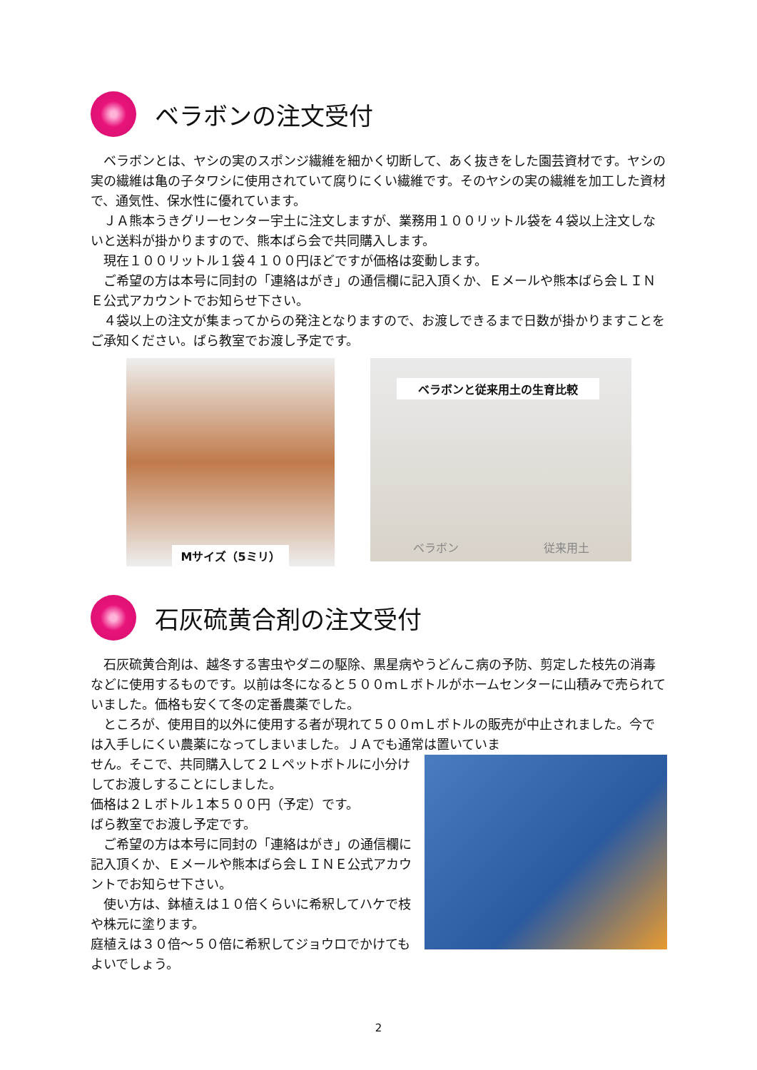ベラボンの注文受付
　ベラボンとは、ヤシの実のスポンジ繊維を細かく切断して、あく抜きをした園芸資材です。ヤシの実の繊維は亀の子タワシに使用されていて腐りにくい繊維です。そのヤシの実の繊維を加工した資材で、通気性、保水性に優れています。
　ＪＡ熊本うきグリーセンター宇土に注文しますが、業務用１００リットル袋を４袋以上注文しないと送料が掛かりますので、熊本ばら会で共同購入します。
　現在１００リットル１袋４１００円ほどですが価格は変動します。
　ご希望の方は本号に同封の「連絡はがき」の通信欄に記入頂くか、Ｅメールや熊本ばら会ＬＩＮＥ公式アカウントでお知らせ下さい。
　４袋以上の注文が集まってからの発注となりますので、お渡しできるまで日数が掛かりますことをご承知ください。ばら教室でお渡し予定です。
Mサイズ（5ミリ）
ベラボンと従来用土の生育比較
ベラボン 従来用土
石灰硫黄合剤の注文受付
　石灰硫黄合剤は、越冬する害虫やダニの駆除、黒星病やうどんこ病の予防、剪定した枝先の消毒などに使用するものです。以前は冬になると５００ｍＬボトルがホームセンターに山積みで売られていました。価格も安くて冬の定番農薬でした。
　ところが、使用目的以外に使用する者が現れて５００ｍＬボトルの販売が中止されました。今では入手しにくい農薬になってしまいました。ＪＡでも通常は置いていま
せん。そこで、共同購入して２Ｌペットボトルに小分けしてお渡しすることにしました。
価格は２Ｌボトル１本５００円（予定）です。
ばら教室でお渡し予定です。
　ご希望の方は本号に同封の「連絡はがき」の通信欄に記入頂くか、Ｅメールや熊本ばら会ＬＩＮＥ公式アカウントでお知らせ下さい。
　使い方は、鉢植えは１０倍くらいに希釈してハケで枝や株元に塗ります。
庭植えは３０倍～５０倍に希釈してジョウロでかけてもよいでしょう。
2